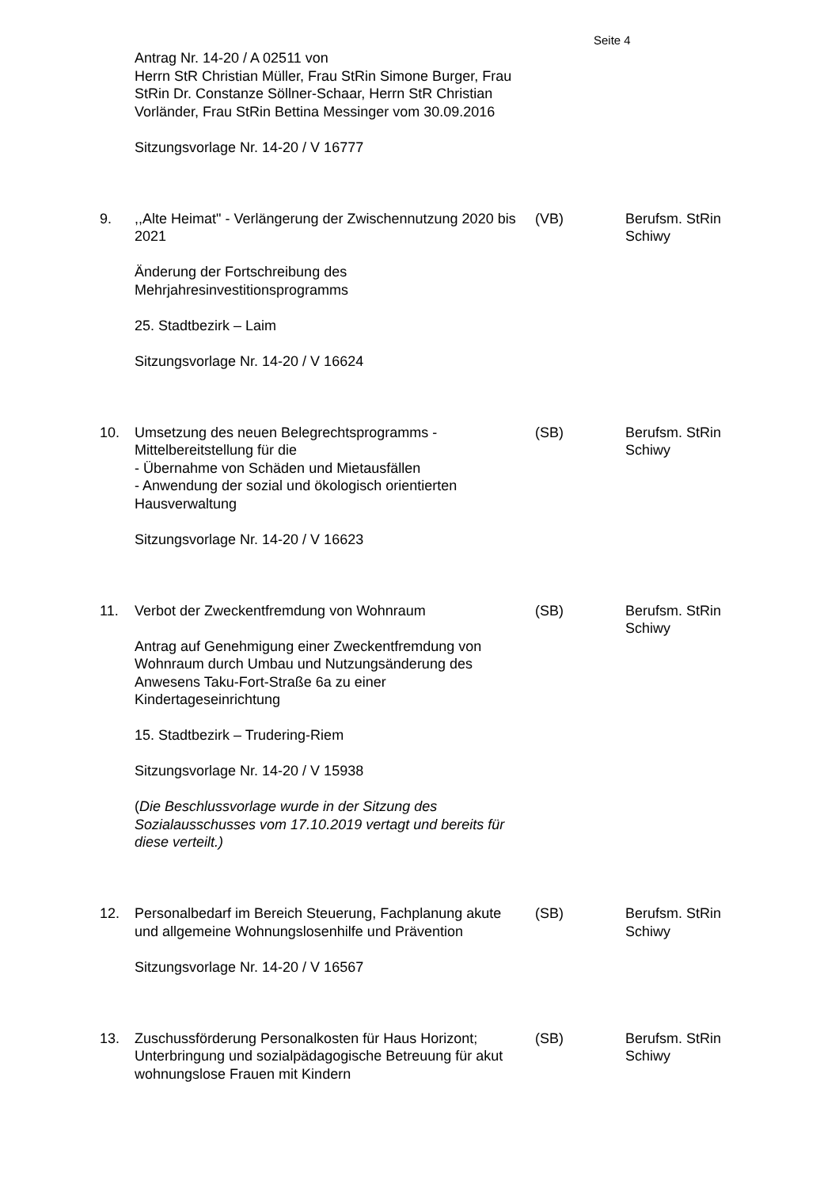Seite 4
Antrag Nr. 14-20 / A 02511 von
Herrn StR Christian Müller, Frau StRin Simone Burger, Frau StRin Dr. Constanze Söllner-Schaar, Herrn StR Christian Vorländer, Frau StRin Bettina Messinger vom 30.09.2016
Sitzungsvorlage Nr. 14-20 / V 16777
9. ,,Alte Heimat" - Verlängerung der Zwischennutzung 2020 bis 2021
Änderung der Fortschreibung des Mehrjahresinvestitionsprogramms
25. Stadtbezirk – Laim
Sitzungsvorlage Nr. 14-20 / V 16624
(VB) Berufsm. StRin Schiwy
10. Umsetzung des neuen Belegrechtsprogramms - Mittelbereitstellung für die
- Übernahme von Schäden und Mietausfällen
- Anwendung der sozial und ökologisch orientierten Hausverwaltung
Sitzungsvorlage Nr. 14-20 / V 16623
(SB) Berufsm. StRin Schiwy
11. Verbot der Zweckentfremdung von Wohnraum
Antrag auf Genehmigung einer Zweckentfremdung von Wohnraum durch Umbau und Nutzungsänderung des Anwesens Taku-Fort-Straße 6a zu einer Kindertageseinrichtung
15. Stadtbezirk – Trudering-Riem
Sitzungsvorlage Nr. 14-20 / V 15938
(Die Beschlussvorlage wurde in der Sitzung des Sozialausschusses vom 17.10.2019 vertagt und bereits für diese verteilt.)
(SB) Berufsm. StRin Schiwy
12. Personalbedarf im Bereich Steuerung, Fachplanung akute und allgemeine Wohnungslosenhilfe und Prävention
Sitzungsvorlage Nr. 14-20 / V 16567
(SB) Berufsm. StRin Schiwy
13. Zuschussförderung Personalkosten für Haus Horizont; Unterbringung und sozialpädagogische Betreuung für akut wohnungslose Frauen mit Kindern
(SB) Berufsm. StRin Schiwy